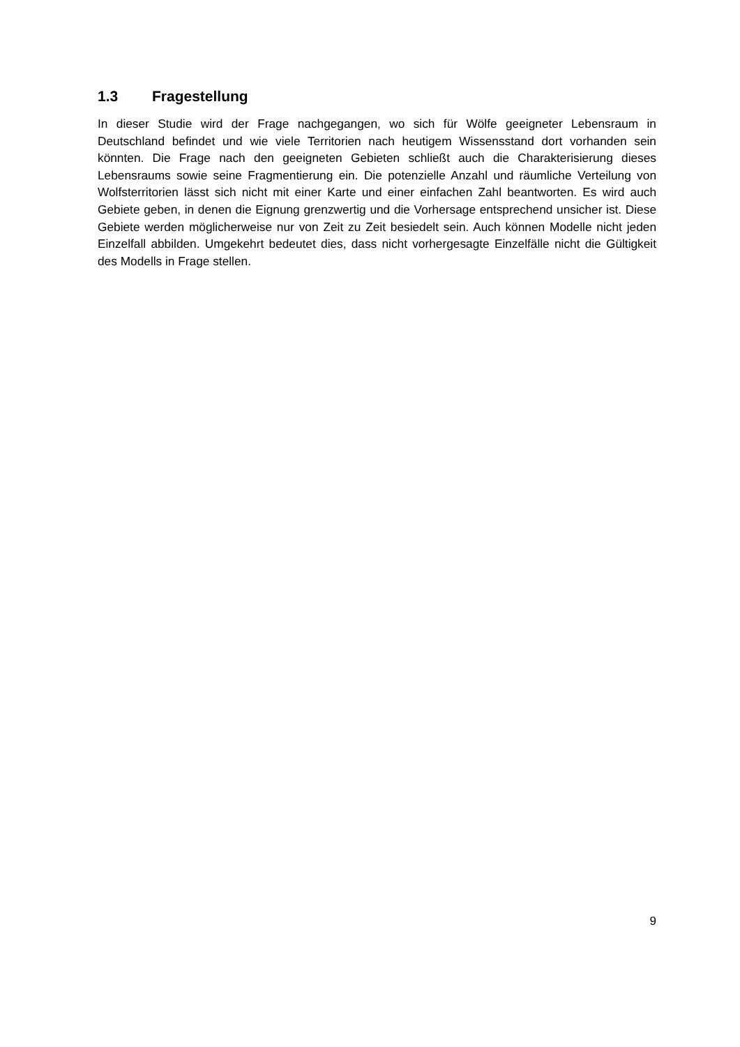1.3 Fragestellung
In dieser Studie wird der Frage nachgegangen, wo sich für Wölfe geeigneter Lebensraum in Deutschland befindet und wie viele Territorien nach heutigem Wissensstand dort vorhanden sein könnten. Die Frage nach den geeigneten Gebieten schließt auch die Charakterisierung dieses Lebensraums sowie seine Fragmentierung ein. Die potenzielle Anzahl und räumliche Verteilung von Wolfsterritorien lässt sich nicht mit einer Karte und einer einfachen Zahl beantworten. Es wird auch Gebiete geben, in denen die Eignung grenzwertig und die Vorhersage entsprechend unsicher ist. Diese Gebiete werden möglicherweise nur von Zeit zu Zeit besiedelt sein. Auch können Modelle nicht jeden Einzelfall abbilden. Umgekehrt bedeutet dies, dass nicht vorhergesagte Einzelfälle nicht die Gültigkeit des Modells in Frage stellen.
9